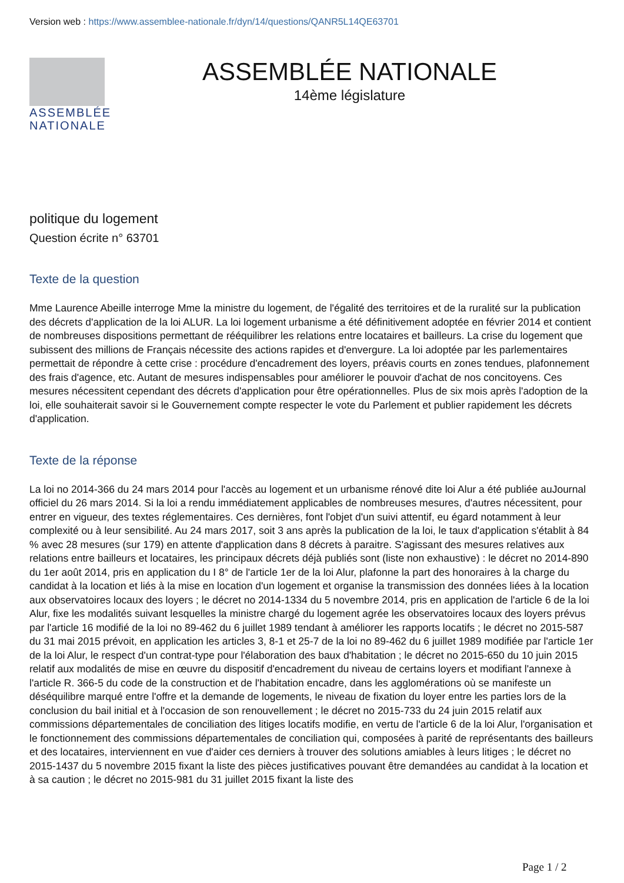Version web : https://www.assemblee-nationale.fr/dyn/14/questions/QANR5L14QE63701
ASSEMBLÉE NATIONALE
ASSEMBLÉE NATIONALE
14ème législature
politique du logement
Question écrite n° 63701
Texte de la question
Mme Laurence Abeille interroge Mme la ministre du logement, de l'égalité des territoires et de la ruralité sur la publication des décrets d'application de la loi ALUR. La loi logement urbanisme a été définitivement adoptée en février 2014 et contient de nombreuses dispositions permettant de rééquilibrer les relations entre locataires et bailleurs. La crise du logement que subissent des millions de Français nécessite des actions rapides et d'envergure. La loi adoptée par les parlementaires permettait de répondre à cette crise : procédure d'encadrement des loyers, préavis courts en zones tendues, plafonnement des frais d'agence, etc. Autant de mesures indispensables pour améliorer le pouvoir d'achat de nos concitoyens. Ces mesures nécessitent cependant des décrets d'application pour être opérationnelles. Plus de six mois après l'adoption de la loi, elle souhaiterait savoir si le Gouvernement compte respecter le vote du Parlement et publier rapidement les décrets d'application.
Texte de la réponse
La loi no 2014-366 du 24 mars 2014 pour l'accès au logement et un urbanisme rénové dite loi Alur a été publiée auJournal officiel du 26 mars 2014. Si la loi a rendu immédiatement applicables de nombreuses mesures, d'autres nécessitent, pour entrer en vigueur, des textes réglementaires. Ces dernières, font l'objet d'un suivi attentif, eu égard notamment à leur complexité ou à leur sensibilité. Au 24 mars 2017, soit 3 ans après la publication de la loi, le taux d'application s'établit à 84 % avec 28 mesures (sur 179) en attente d'application dans 8 décrets à paraitre. S'agissant des mesures relatives aux relations entre bailleurs et locataires, les principaux décrets déjà publiés sont (liste non exhaustive) : le décret no 2014-890 du 1er août 2014, pris en application du I 8° de l'article 1er de la loi Alur, plafonne la part des honoraires à la charge du candidat à la location et liés à la mise en location d'un logement et organise la transmission des données liées à la location aux observatoires locaux des loyers ; le décret no 2014-1334 du 5 novembre 2014, pris en application de l'article 6 de la loi Alur, fixe les modalités suivant lesquelles la ministre chargé du logement agrée les observatoires locaux des loyers prévus par l'article 16 modifié de la loi no 89-462 du 6 juillet 1989 tendant à améliorer les rapports locatifs ; le décret no 2015-587 du 31 mai 2015 prévoit, en application les articles 3, 8-1 et 25-7 de la loi no 89-462 du 6 juillet 1989 modifiée par l'article 1er de la loi Alur, le respect d'un contrat-type pour l'élaboration des baux d'habitation ; le décret no 2015-650 du 10 juin 2015 relatif aux modalités de mise en œuvre du dispositif d'encadrement du niveau de certains loyers et modifiant l'annexe à l'article R. 366-5 du code de la construction et de l'habitation encadre, dans les agglomérations où se manifeste un déséquilibre marqué entre l'offre et la demande de logements, le niveau de fixation du loyer entre les parties lors de la conclusion du bail initial et à l'occasion de son renouvellement ; le décret no 2015-733 du 24 juin 2015 relatif aux commissions départementales de conciliation des litiges locatifs modifie, en vertu de l'article 6 de la loi Alur, l'organisation et le fonctionnement des commissions départementales de conciliation qui, composées à parité de représentants des bailleurs et des locataires, interviennent en vue d'aider ces derniers à trouver des solutions amiables à leurs litiges ; le décret no 2015-1437 du 5 novembre 2015 fixant la liste des pièces justificatives pouvant être demandées au candidat à la location et à sa caution ; le décret no 2015-981 du 31 juillet 2015 fixant la liste des
Page 1 / 2